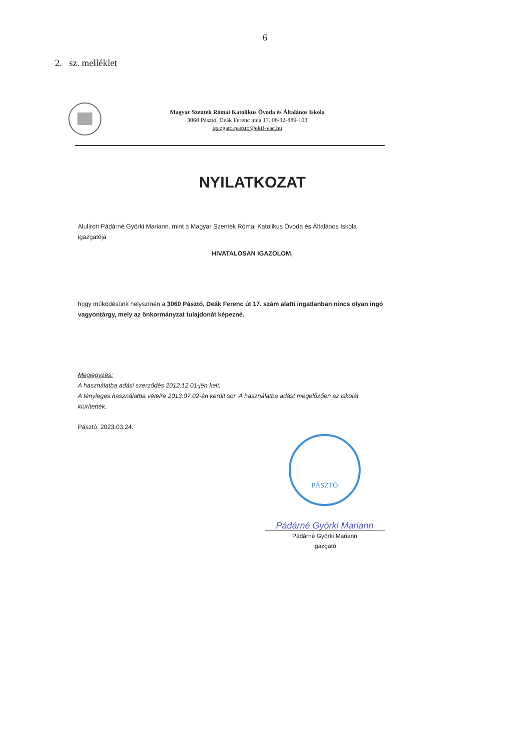6
2. sz. melléklet
Magyar Szentek Római Katolikus Óvoda és Általános Iskola
3060 Pásztó, Deák Ferenc utca 17. 06/32-889-103
igazgato.paszto@ekif-vac.hu
NYILATKOZAT
Alulírott Pádárné Györki Mariann, mint a Magyar Szentek Római Katolikus Óvoda és Általános Iskola igazgatója
HIVATALOSAN IGAZOLOM,
hogy működésünk helyszínén a 3060 Pásztó, Deák Ferenc út 17. szám alatti ingatlanban nincs olyan ingó vagyontárgy, mely az önkormányzat tulajdonát képezné.
Megjegyzés:
A használatba adási szerződés 2012.12.01-jén kelt.
A tényleges használatba vételre 2013.07.02-án került sor. A használatba adást megelőzően az iskolát kiürítették.
Pásztó, 2023.03.24.
PÁSZTÓ
Pádárné Györki Mariann
Pádárné Györki Mariann
igazgató